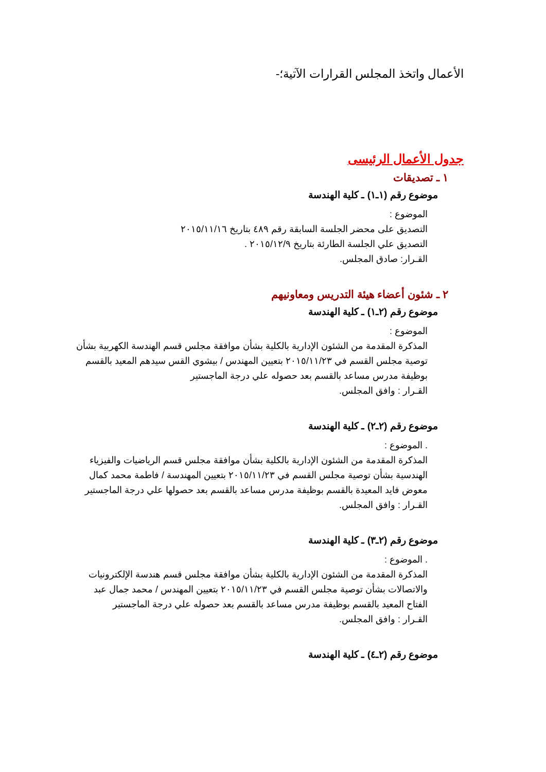الأعمال واتخذ المجلس القرارات الآتية؛-
جدول الأعمال الرئيسى
١ ـ تصديقات
موضوع رقم (١ـ١) ـ كلية الهندسة
الموضوع :
التصديق على محضر الجلسة السابقة رقم ٤٨٩ بتاريخ ٢٠١٥/١١/١٦
التصديق علي الجلسة الطارئة بتاريخ ٢٠١٥/١٢/٩ .
القـرار: صادق المجلس.
٢ ـ شئون أعضاء هيئة التدريس ومعاونيهم
موضوع رقم (٢ـ١) ـ كلية الهندسة
الموضوع :
المذكرة المقدمة من الشئون الإدارية بالكلية بشأن موافقة مجلس قسم الهندسة الكهربية بشأن توصية مجلس القسم في ٢٠١٥/١١/٢٣ بتعيين المهندس / بيشوي القس سيدهم المعيد بالقسم بوظيفة مدرس مساعد بالقسم بعد حصوله علي درجة الماجستير
القـرار : وافق المجلس.
موضوع رقم (٢ـ٢) ـ كلية الهندسة
. الموضوع :
المذكرة المقدمة من الشئون الإدارية بالكلية بشأن موافقة مجلس قسم الرياضيات والفيزياء الهندسية بشأن توصية مجلس القسم في ٢٠١٥/١١/٢٣ بتعيين المهندسة / فاطمة محمد كمال معوض فايد المعيدة بالقسم بوظيفة مدرس مساعد بالقسم بعد حصولها علي درجة الماجستير
القـرار : وافق المجلس.
موضوع رقم (٢ـ٣) ـ كلية الهندسة
. الموضوع :
المذكرة المقدمة من الشئون الإدارية بالكلية بشأن موافقة مجلس قسم هندسة الإلكترونيات والاتصالات بشأن توصية مجلس القسم في ٢٠١٥/١١/٢٣ بتعيين المهندس / محمد جمال عبد الفتاح المعيد بالقسم بوظيفة مدرس مساعد بالقسم بعد حصوله علي درجة الماجستير
القـرار : وافق المجلس.
موضوع رقم (٢ـ٤) ـ كلية الهندسة